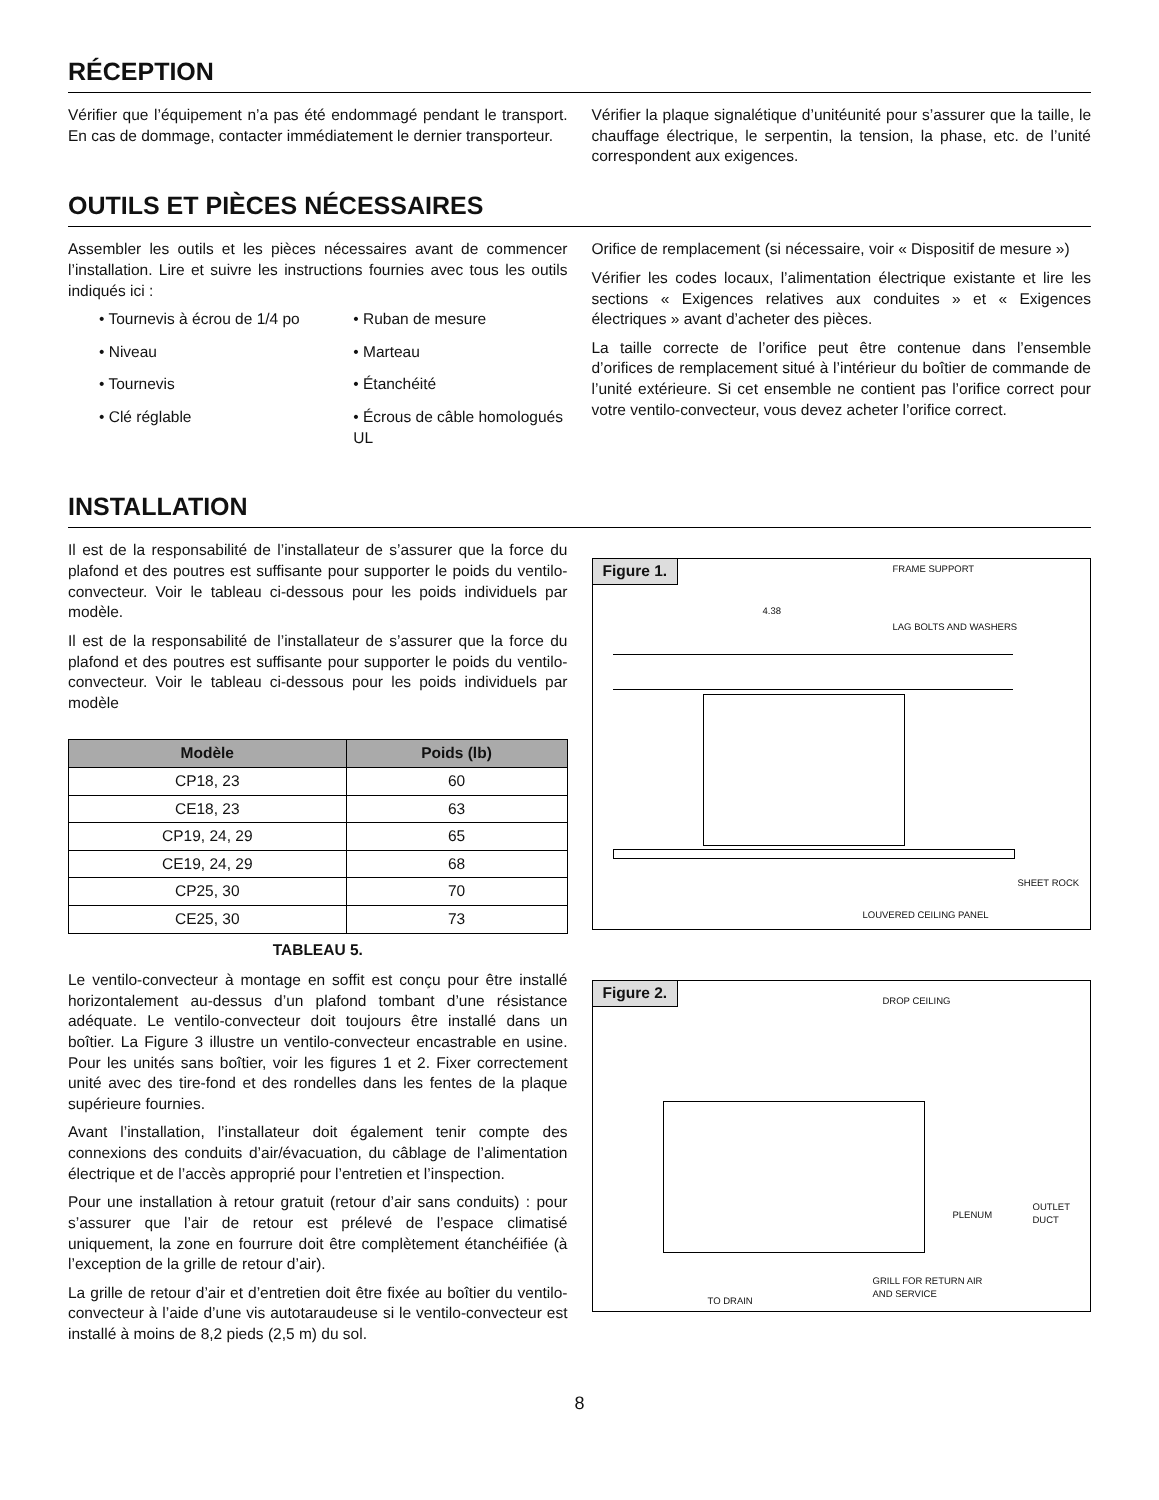RÉCEPTION
Vérifier que l’équipement n’a pas été endommagé pendant le transport. En cas de dommage, contacter immédiatement le dernier transporteur.
Vérifier la plaque signalétique d’unitéunité pour s’assurer que la taille, le chauffage électrique, le serpentin, la tension, la phase, etc. de l’unité correspondent aux exigences.
OUTILS ET PIÈCES NÉCESSAIRES
Assembler les outils et les pièces nécessaires avant de commencer l’installation. Lire et suivre les instructions fournies avec tous les outils indiqués ici :
• Tournevis à écrou de 1/4 po
• Niveau
• Tournevis
• Clé réglable
• Ruban de mesure
• Marteau
• Étanchéité
• Écrous de câble homologués UL
Orifice de remplacement (si nécessaire, voir « Dispositif de mesure »)
Vérifier les codes locaux, l’alimentation électrique existante et lire les sections « Exigences relatives aux conduites » et « Exigences électriques » avant d’acheter des pièces.
La taille correcte de l’orifice peut être contenue dans l’ensemble d’orifices de remplacement situé à l’intérieur du boîtier de commande de l’unité extérieure. Si cet ensemble ne contient pas l’orifice correct pour votre ventilo-convecteur, vous devez acheter l’orifice correct.
INSTALLATION
Il est de la responsabilité de l’installateur de s’assurer que la force du plafond et des poutres est suffisante pour supporter le poids du ventilo-convecteur. Voir le tableau ci-dessous pour les poids individuels par modèle.
Il est de la responsabilité de l’installateur de s’assurer que la force du plafond et des poutres est suffisante pour supporter le poids du ventilo-convecteur. Voir le tableau ci-dessous pour les poids individuels par modèle
| Modèle | Poids (lb) |
| --- | --- |
| CP18, 23 | 60 |
| CE18, 23 | 63 |
| CP19, 24, 29 | 65 |
| CE19, 24, 29 | 68 |
| CP25, 30 | 70 |
| CE25, 30 | 73 |
TABLEAU 5.
Le ventilo-convecteur à montage en soffit est conçu pour être installé horizontalement au-dessus d’un plafond tombant d’une résistance adéquate. Le ventilo-convecteur doit toujours être installé dans un boîtier. La Figure 3 illustre un ventilo-convecteur encastrable en usine. Pour les unités sans boîtier, voir les figures 1 et 2. Fixer correctement unité avec des tire-fond et des rondelles dans les fentes de la plaque supérieure fournies.
Avant l’installation, l’installateur doit également tenir compte des connexions des conduits d’air/évacuation, du câblage de l’alimentation électrique et de l’accès approprié pour l’entretien et l’inspection.
Pour une installation à retour gratuit (retour d’air sans conduits) : pour s’assurer que l’air de retour est prélevé de l’espace climatisé uniquement, la zone en fourrure doit être complètement étanchéifiée (à l’exception de la grille de retour d’air).
La grille de retour d’air et d’entretien doit être fixée au boîtier du ventilo-convecteur à l’aide d’une vis autotaraudeuse si le ventilo-convecteur est installé à moins de 8,2 pieds (2,5 m) du sol.
Figure 1.
FRAME SUPPORT
4.38
LAG BOLTS AND WASHERS
SHEET ROCK
LOUVERED CEILING PANEL
Figure 2.
DROP CEILING
OUTLET DUCT
PLENUM
GRILL FOR RETURN AIR
AND SERVICE
TO DRAIN
8